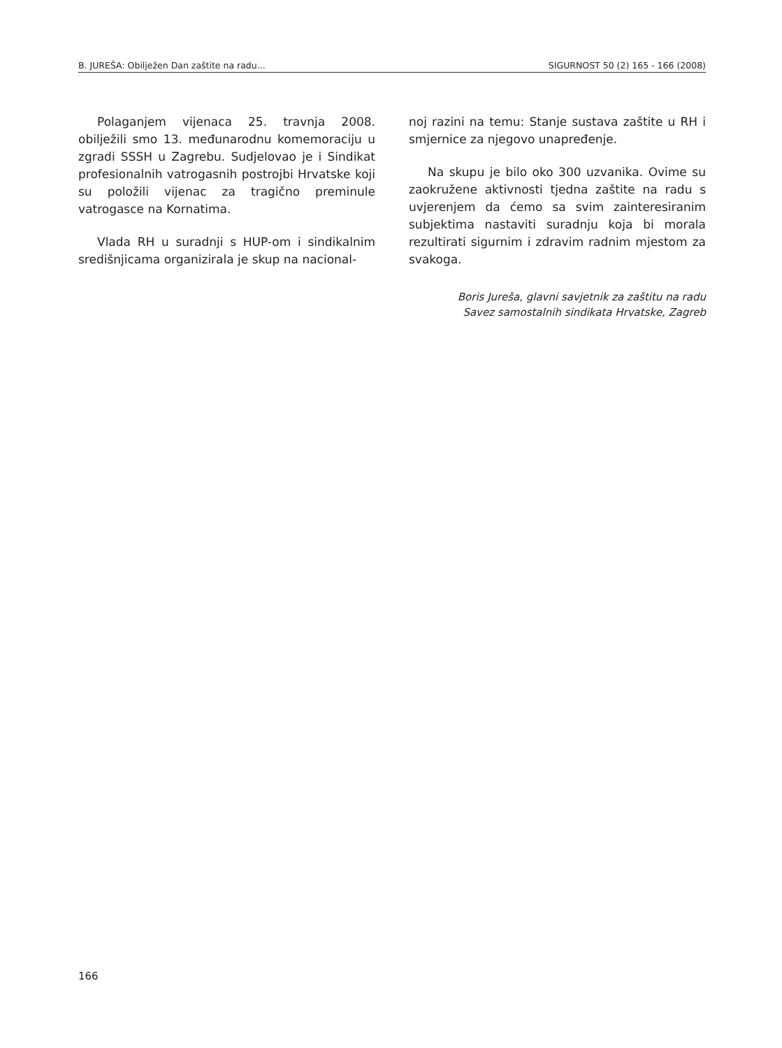B. JUREŠA: Obilježen Dan zaštite na radu... SIGURNOST 50 (2) 165 - 166 (2008)
Polaganjem vijenaca 25. travnja 2008. obilježili smo 13. međunarodnu komemoraciju u zgradi SSSH u Zagrebu. Sudjelovao je i Sindikat profesionalnih vatrogasnih postrojbi Hrvatske koji su položili vijenac za tragično preminule vatrogasce na Kornatima.
Vlada RH u suradnji s HUP-om i sindikalnim središnjicama organizirala je skup na nacional-
noj razini na temu: Stanje sustava zaštite u RH i smjernice za njegovo unapređenje.
Na skupu je bilo oko 300 uzvanika. Ovime su zaokružene aktivnosti tjedna zaštite na radu s uvjerenjem da ćemo sa svim zainteresiranim subjektima nastaviti suradnju koja bi morala rezultirati sigurnim i zdravim radnim mjestom za svakoga.
Boris Jureša, glavni savjetnik za zaštitu na radu
Savez samostalnih sindikata Hrvatske, Zagreb
166